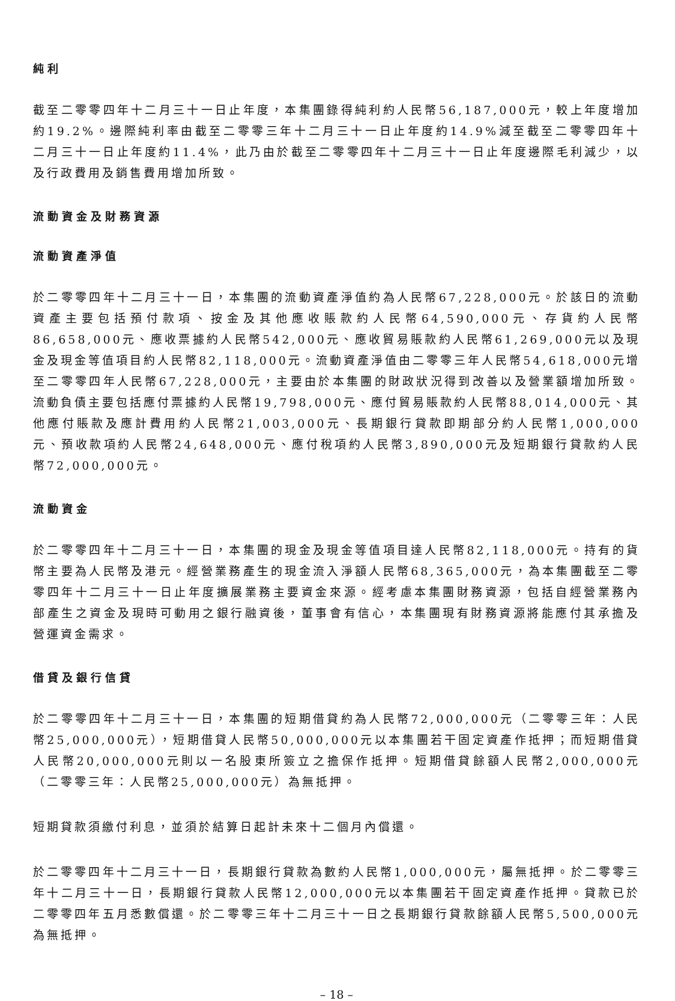純利
截至二零零四年十二月三十一日止年度，本集團錄得純利約人民幣56,187,000元，較上年度增加約19.2%。邊際純利率由截至二零零三年十二月三十一日止年度約14.9%減至截至二零零四年十二月三十一日止年度約11.4%，此乃由於截至二零零四年十二月三十一日止年度邊際毛利減少，以及行政費用及銷售費用增加所致。
流動資金及財務資源
流動資產淨值
於二零零四年十二月三十一日，本集團的流動資產淨值約為人民幣67,228,000元。於該日的流動資產主要包括預付款項、按金及其他應收賬款約人民幣64,590,000元、存貨約人民幣86,658,000元、應收票據約人民幣542,000元、應收貿易賬款約人民幣61,269,000元以及現金及現金等值項目約人民幣82,118,000元。流動資產淨值由二零零三年人民幣54,618,000元增至二零零四年人民幣67,228,000元，主要由於本集團的財政狀況得到改善以及營業額增加所致。流動負債主要包括應付票據約人民幣19,798,000元、應付貿易賬款約人民幣88,014,000元、其他應付賬款及應計費用約人民幣21,003,000元、長期銀行貸款即期部分約人民幣1,000,000元、預收款項約人民幣24,648,000元、應付稅項約人民幣3,890,000元及短期銀行貸款約人民幣72,000,000元。
流動資金
於二零零四年十二月三十一日，本集團的現金及現金等值項目達人民幣82,118,000元。持有的貨幣主要為人民幣及港元。經營業務產生的現金流入淨額人民幣68,365,000元，為本集團截至二零零四年十二月三十一日止年度擴展業務主要資金來源。經考慮本集團財務資源，包括自經營業務內部產生之資金及現時可動用之銀行融資後，董事會有信心，本集團現有財務資源將能應付其承擔及營運資金需求。
借貸及銀行信貸
於二零零四年十二月三十一日，本集團的短期借貸約為人民幣72,000,000元（二零零三年：人民幣25,000,000元），短期借貸人民幣50,000,000元以本集團若干固定資產作抵押；而短期借貸人民幣20,000,000元則以一名股東所簽立之擔保作抵押。短期借貸餘額人民幣2,000,000元（二零零三年：人民幣25,000,000元）為無抵押。
短期貸款須繳付利息，並須於結算日起計未來十二個月內償還。
於二零零四年十二月三十一日，長期銀行貸款為數約人民幣1,000,000元，屬無抵押。於二零零三年十二月三十一日，長期銀行貸款人民幣12,000,000元以本集團若干固定資產作抵押。貸款已於二零零四年五月悉數償還。於二零零三年十二月三十一日之長期銀行貸款餘額人民幣5,500,000元為無抵押。
– 18 –